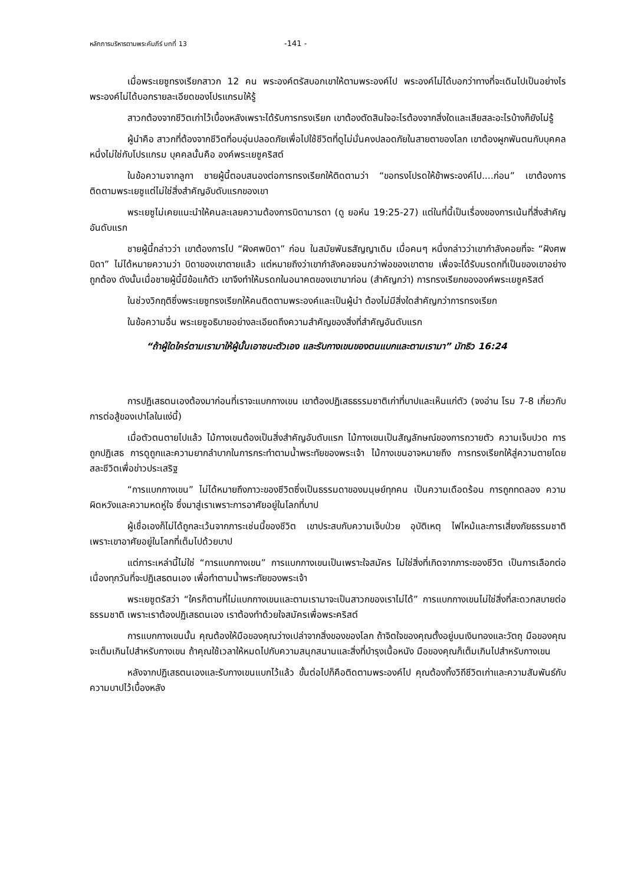หลักการบริหารตามพระคัมภีร์ บทที่ 13
-141 -
เมื่อพระเยซูทรงเรียกสาวก 12 คน พระองค์ตรัสบอกเขาให้ตามพระองค์ไป พระองค์ไม่ได้บอกว่าทางที่จะเดินไปเป็นอย่างไร พระองค์ไม่ได้บอกรายละเอียดของโปรแกรมให้รู้
สาวกต้องจากชีวิตเก่าไว้เบื้องหลังเพราะได้รับการทรงเรียก เขาต้องตัดสินใจอะไรต้องจากสิ่งใดและเสียสละอะไรบ้างก็ยังไม่รู้
ผู้นำคือ สาวกที่ต้องจากชีวิตที่อบอุ่นปลอดภัยเพื่อไปใช้ชีวิตที่ดูไม่มั่นคงปลอดภัยในสายตาของโลก เขาต้องผูกพันตนกับบุคคลหนึ่งไม่ใช่กับโปรแกรม บุคคลนั้นคือ องค์พระเยซูคริสต์
ในข้อความจากลูกา ชายผู้นี้ตอบสนองต่อการทรงเรียกให้ติดตามว่า “ขอทรงโปรดให้ข้าพระองค์ไป....ก่อน” เขาต้องการติดตามพระเยซูแต่ไม่ใช่สิ่งสำคัญอับดับแรกของเขา
พระเยซูไม่เคยแนะนำให้คนละเลยความต้องการบิดามารดา (ดู ยอห์น 19:25-27) แต่ในที่นี้เป็นเรื่องของการเน้นที่สิ่งสำคัญอันดับแรก
ชายผู้นี้กล่าวว่า เขาต้องการไป “ฝังศพบิดา” ก่อน ในสมัยพันธสัญญาเดิม เมื่อคนๆ หนึ่งกล่าวว่าเขากำลังคอยที่จะ “ฝังศพบิดา” ไม่ได้หมายความว่า บิดาของเขาตายแล้ว แต่หมายถึงว่าเขากำลังคอยจนกว่าพ่อของเขาตาย เพื่อจะได้รับมรดกที่เป็นของเขาอย่างถูกต้อง ดังนั้นเมื่อชายผู้นี้มีข้อแก้ตัว เขาจึงทำให้มรดกในอนาคตของเขามาก่อน (สำคัญกว่า) การทรงเรียกขององค์พระเยซูคริสต์
ในช่วงวิกฤติซึ่งพระเยซูทรงเรียกให้คนติดตามพระองค์และเป็นผู้นำ ต้องไม่มีสิ่งใดสำคัญกว่าการทรงเรียก
ในข้อความอื่น พระเยซูอธิบายอย่างละเอียดถึงความสำคัญของสิ่งที่สำคัญอันดับแรก
“ถ้าผู้ใดใคร่ตามเรามาให้ผู้นั้นเอาชนะตัวเอง และรับกางเขนของตนแบกและตามเรามา” มัทธิว 16:24
การปฏิเสธตนเองต้องมาก่อนที่เราจะแบกกางเขน เขาต้องปฏิเสธธรรมชาติเก่าที่บาปและเห็นแก่ตัว (จงอ่าน โรม 7-8 เกี่ยวกับการต่อสู้ของเปาโลในแง่นี้)
เมื่อตัวตนตายไปแล้ว ไม้กางเขนต้องเป็นสิ่งสำคัญอับดับแรก ไม้กางเขนเป็นสัญลักษณ์ของการถวายตัว ความเจ็บปวด การถูกปฏิเสธ การดูถูกและความยากลำบากในการกระทำตามน้ำพระทัยของพระเจ้า ไม้กางเขนอาจหมายถึง การทรงเรียกให้สู่ความตายโดยสละชีวิตเพื่อข่าวประเสริฐ
“การแบกกางเขน” ไม่ได้หมายถึงภาวะของชีวิตซึ่งเป็นธรรมดาของมนุษย์ทุกคน เป็นความเดือดร้อน การถูกทดลอง ความผิดหวังและความหดหู่ใจ ซึ่งมาสู่เราเพราะการอาศัยอยู่ในโลกที่บาป
ผู้เชื่อเองก็ไม่ได้ถูกละเว้นจากภาระเช่นนี้ของชีวิต เขาประสบกับความเจ็บป่วย อุบัติเหตุ ไฟไหม้และการเสี่ยงภัยธรรมชาติ เพราะเขาอาศัยอยู่ในโลกที่เต็มไปด้วยบาป
แต่ภาระเหล่านี้ไม่ใช่ “การแบกกางเขน” การแบกกางเขนเป็นเพราะใจสมัคร ไม่ใช่สิ่งที่เกิดจากภาระของชีวิต เป็นการเลือกต่อเนื่องทุกวันที่จะปฏิเสธตนเอง เพื่อทำตามน้ำพระทัยของพระเจ้า
พระเยซูตรัสว่า “ใครก็ตามที่ไม่แบกกางเขนและตามเรามาจะเป็นสาวกของเราไม่ได้” การแบกกางเขนไม่ใช่สิ่งที่สะดวกสบายต่อธรรมชาติ เพราะเราต้องปฏิเสธตนเอง เราต้องทำด้วยใจสมัครเพื่อพระคริสต์
การแบกกางเขนนั้น คุณต้องให้มือของคุณว่างเปล่าจากสิ่งของของโลก ถ้าจิตใจของคุณตั้งอยู่บนเงินทองและวัตถุ มือของคุณจะเต็มเกินไปสำหรับกางเขน ถ้าคุณใช้เวลาให้หมดไปกับความสนุกสนานและสิ่งที่บำรุงเนื้อหนัง มือของคุณก็เต็มเกินไปสำหรับกางเขน
หลังจากปฏิเสธตนเองและรับกางเขนแบกไว้แล้ว ขั้นต่อไปก็คือติดตามพระองค์ไป คุณต้องทิ้งวิถีชีวิตเก่าและความสัมพันธ์กับความบาปไว้เบื้องหลัง